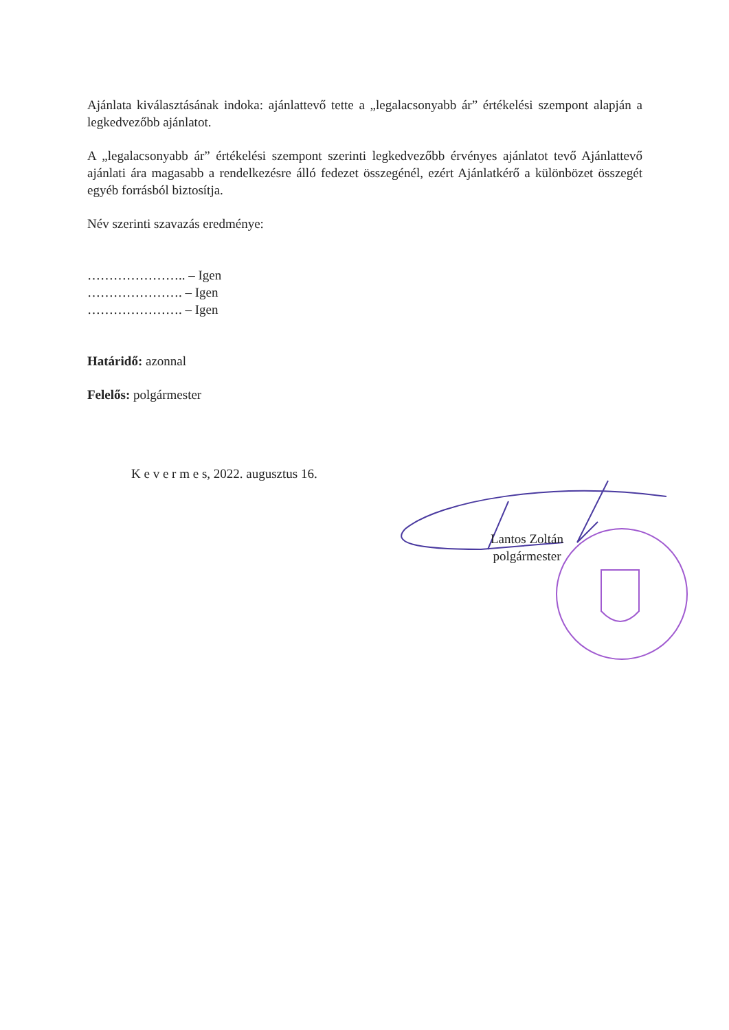Ajánlata kiválasztásának indoka: ajánlattevő tette a „legalacsonyabb ár” értékelési szempont alapján a legkedvezőbb ajánlatot.
A „legalacsonyabb ár” értékelési szempont szerinti legkedvezőbb érvényes ajánlatot tevő Ajánlattevő ajánlati ára magasabb a rendelkezésre álló fedezet összegénél, ezért Ajánlatkérő a különbözet összegét egyéb forrásból biztosítja.
Név szerinti szavazás eredménye:
………………….. – Igen
…………………. – Igen
…………………. – Igen
Határidő: azonnal
Felelős: polgármester
K e v e r m e s, 2022. augusztus 16.
Lantos Zoltán
polgármester